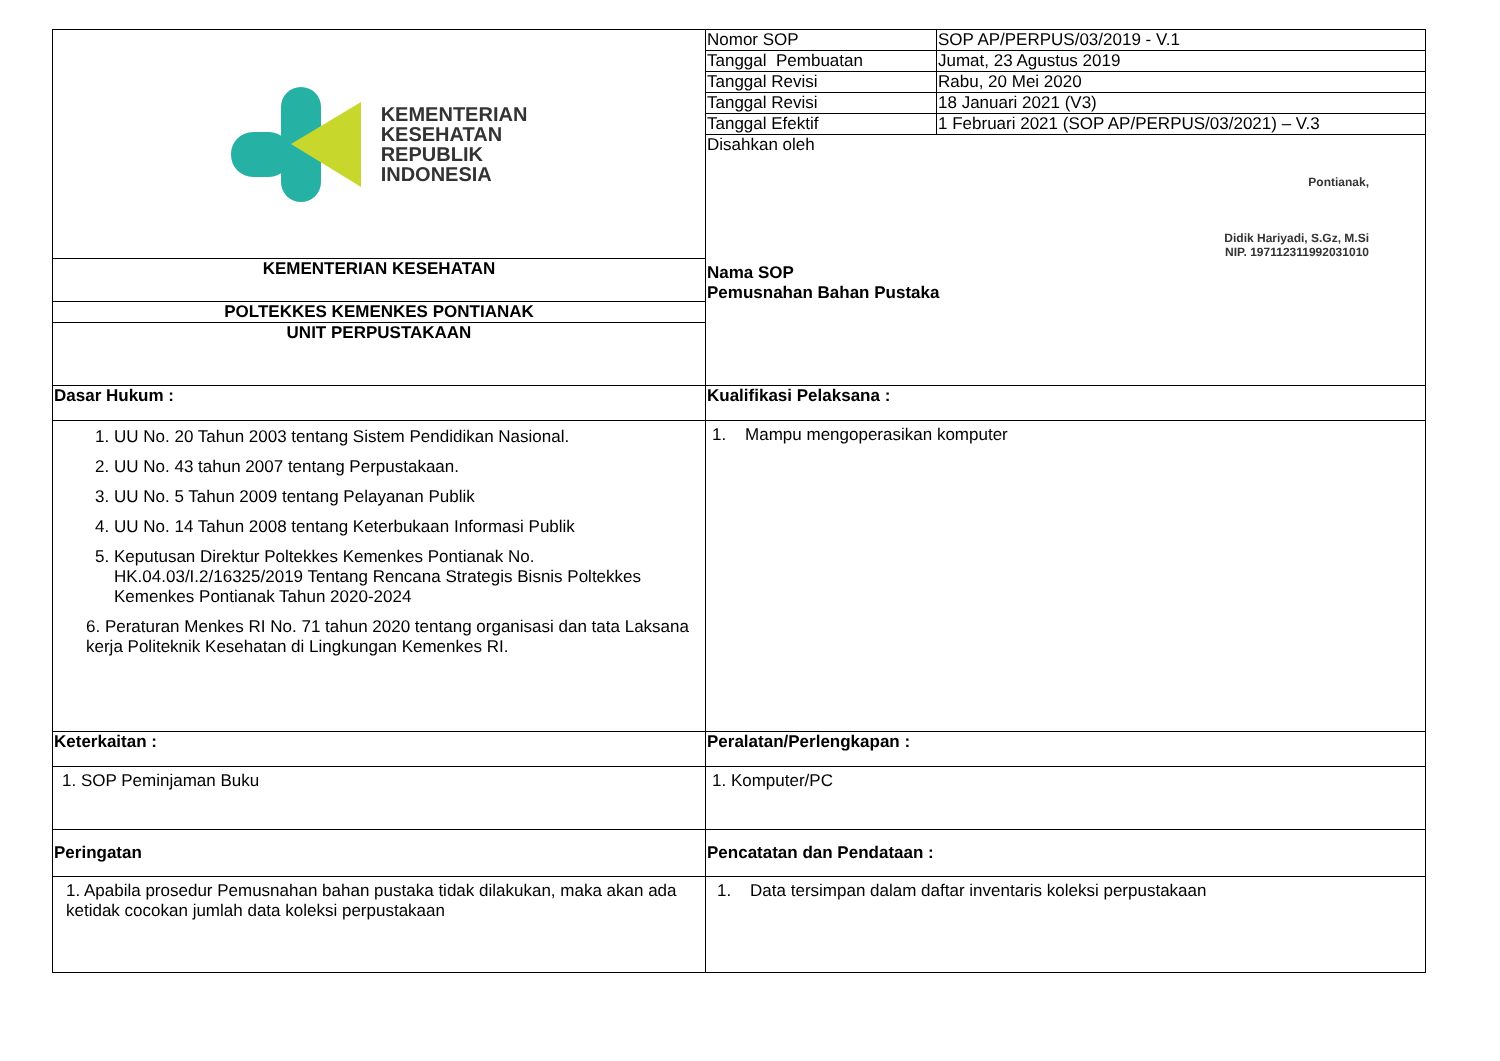| KEMENTERIAN KESEHATAN REPUBLIK INDONESIA | Nomor SOP | SOP AP/PERPUS/03/2019 - V.1 |
| | Tanggal Pembuatan | Jumat, 23 Agustus 2019 |
| | Tanggal Revisi | Rabu, 20 Mei 2020 |
| | Tanggal Revisi | 18 Januari 2021 (V3) |
| | Tanggal Efektif | 1 Februari 2021 (SOP AP/PERPUS/03/2021) – V.3 |
| | Disahkan oleh Pontianak, Didik Hariyadi, S.Gz, M.Si NIP. 197112311992031010 Nama SOP Pemusnahan Bahan Pustaka | |
| KEMENTERIAN KESEHATAN | | |
| POLTEKKES KEMENKES PONTIANAK | | |
| UNIT PERPUSTAKAAN | | |
| Dasar Hukum : | Kualifikasi Pelaksana : | |
| 1. UU No. 20 Tahun 2003 tentang Sistem Pendidikan Nasional. 2. UU No. 43 tahun 2007 tentang Perpustakaan. 3. UU No. 5 Tahun 2009 tentang Pelayanan Publik 4. UU No. 14 Tahun 2008 tentang Keterbukaan Informasi Publik 5. Keputusan Direktur Poltekkes Kemenkes Pontianak No. HK.04.03/I.2/16325/2019 Tentang Rencana Strategis Bisnis Poltekkes Kemenkes Pontianak Tahun 2020-2024 6. Peraturan Menkes RI No. 71 tahun 2020 tentang organisasi dan tata Laksana kerja Politeknik Kesehatan di Lingkungan Kemenkes RI. | 1. Mampu mengoperasikan komputer | |
| Keterkaitan : | Peralatan/Perlengkapan : | |
| 1. SOP Peminjaman Buku | 1. Komputer/PC | |
| Peringatan | Pencatatan dan Pendataan : | |
| 1. Apabila prosedur Pemusnahan bahan pustaka tidak dilakukan, maka akan ada ketidak cocokan jumlah data koleksi perpustakaan | 1. Data tersimpan dalam daftar inventaris koleksi perpustakaan | |